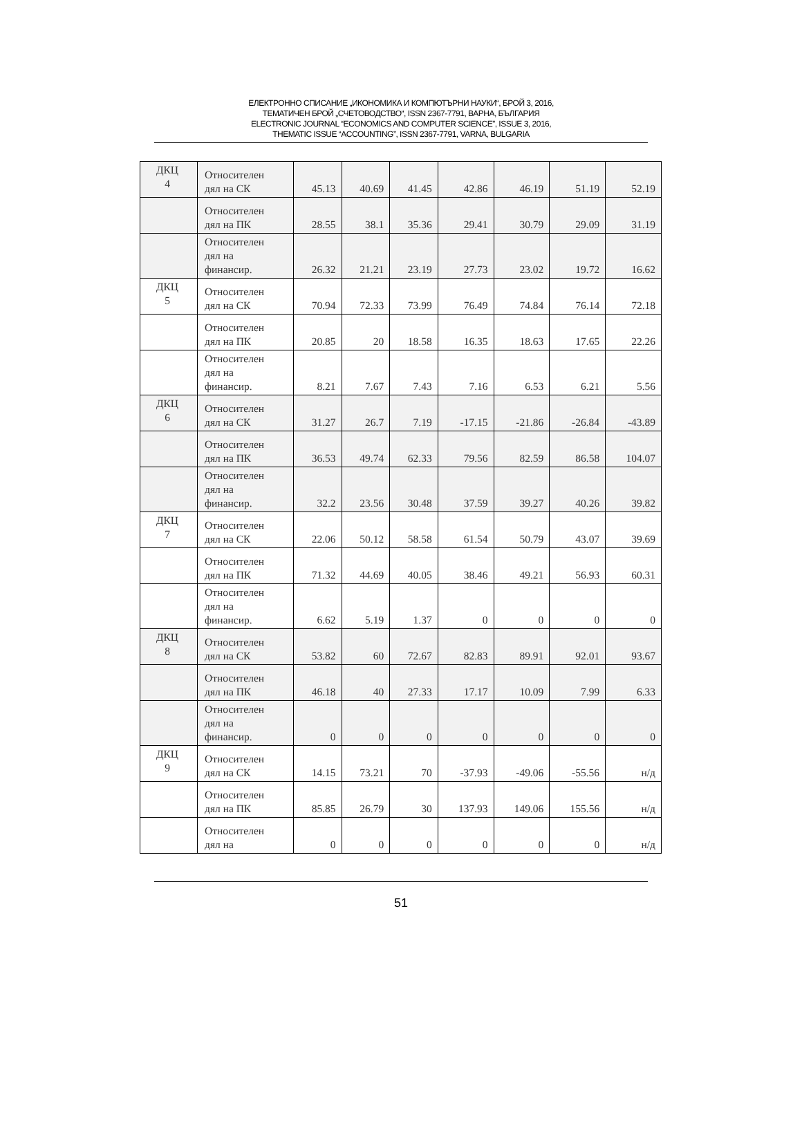ЕЛЕКТРОННО СПИСАНИЕ „ИКОНОМИКА И КОМПЮТЪРНИ НАУКИ“, БРОЙ 3, 2016,
ТЕМАТИЧЕН БРОЙ „СЧЕТОВОДСТВО“, ISSN 2367-7791, ВАРНА, БЪЛГАРИЯ
ELECTRONIC JOURNAL “ECONOMICS AND COMPUTER SCIENCE”, ISSUE 3, 2016,
THEMATIC ISSUE “ACCOUNTING”, ISSN 2367-7791, VARNA, BULGARIA
| ДКЦ 4 | Относителен дял на СК | 45.13 | 40.69 | 41.45 | 42.86 | 46.19 | 51.19 | 52.19 |
| | Относителен дял на ПК | 28.55 | 38.1 | 35.36 | 29.41 | 30.79 | 29.09 | 31.19 |
| | Относителен дял на финансир. | 26.32 | 21.21 | 23.19 | 27.73 | 23.02 | 19.72 | 16.62 |
| ДКЦ 5 | Относителен дял на СК | 70.94 | 72.33 | 73.99 | 76.49 | 74.84 | 76.14 | 72.18 |
| | Относителен дял на ПК | 20.85 | 20 | 18.58 | 16.35 | 18.63 | 17.65 | 22.26 |
| | Относителен дял на финансир. | 8.21 | 7.67 | 7.43 | 7.16 | 6.53 | 6.21 | 5.56 |
| ДКЦ 6 | Относителен дял на СК | 31.27 | 26.7 | 7.19 | -17.15 | -21.86 | -26.84 | -43.89 |
| | Относителен дял на ПК | 36.53 | 49.74 | 62.33 | 79.56 | 82.59 | 86.58 | 104.07 |
| | Относителен дял на финансир. | 32.2 | 23.56 | 30.48 | 37.59 | 39.27 | 40.26 | 39.82 |
| ДКЦ 7 | Относителен дял на СК | 22.06 | 50.12 | 58.58 | 61.54 | 50.79 | 43.07 | 39.69 |
| | Относителен дял на ПК | 71.32 | 44.69 | 40.05 | 38.46 | 49.21 | 56.93 | 60.31 |
| | Относителен дял на финансир. | 6.62 | 5.19 | 1.37 | 0 | 0 | 0 | 0 |
| ДКЦ 8 | Относителен дял на СК | 53.82 | 60 | 72.67 | 82.83 | 89.91 | 92.01 | 93.67 |
| | Относителен дял на ПК | 46.18 | 40 | 27.33 | 17.17 | 10.09 | 7.99 | 6.33 |
| | Относителен дял на финансир. | 0 | 0 | 0 | 0 | 0 | 0 | 0 |
| ДКЦ 9 | Относителен дял на СК | 14.15 | 73.21 | 70 | -37.93 | -49.06 | -55.56 | н/д |
| | Относителен дял на ПК | 85.85 | 26.79 | 30 | 137.93 | 149.06 | 155.56 | н/д |
| | Относителен дял на | 0 | 0 | 0 | 0 | 0 | 0 | н/д |
51